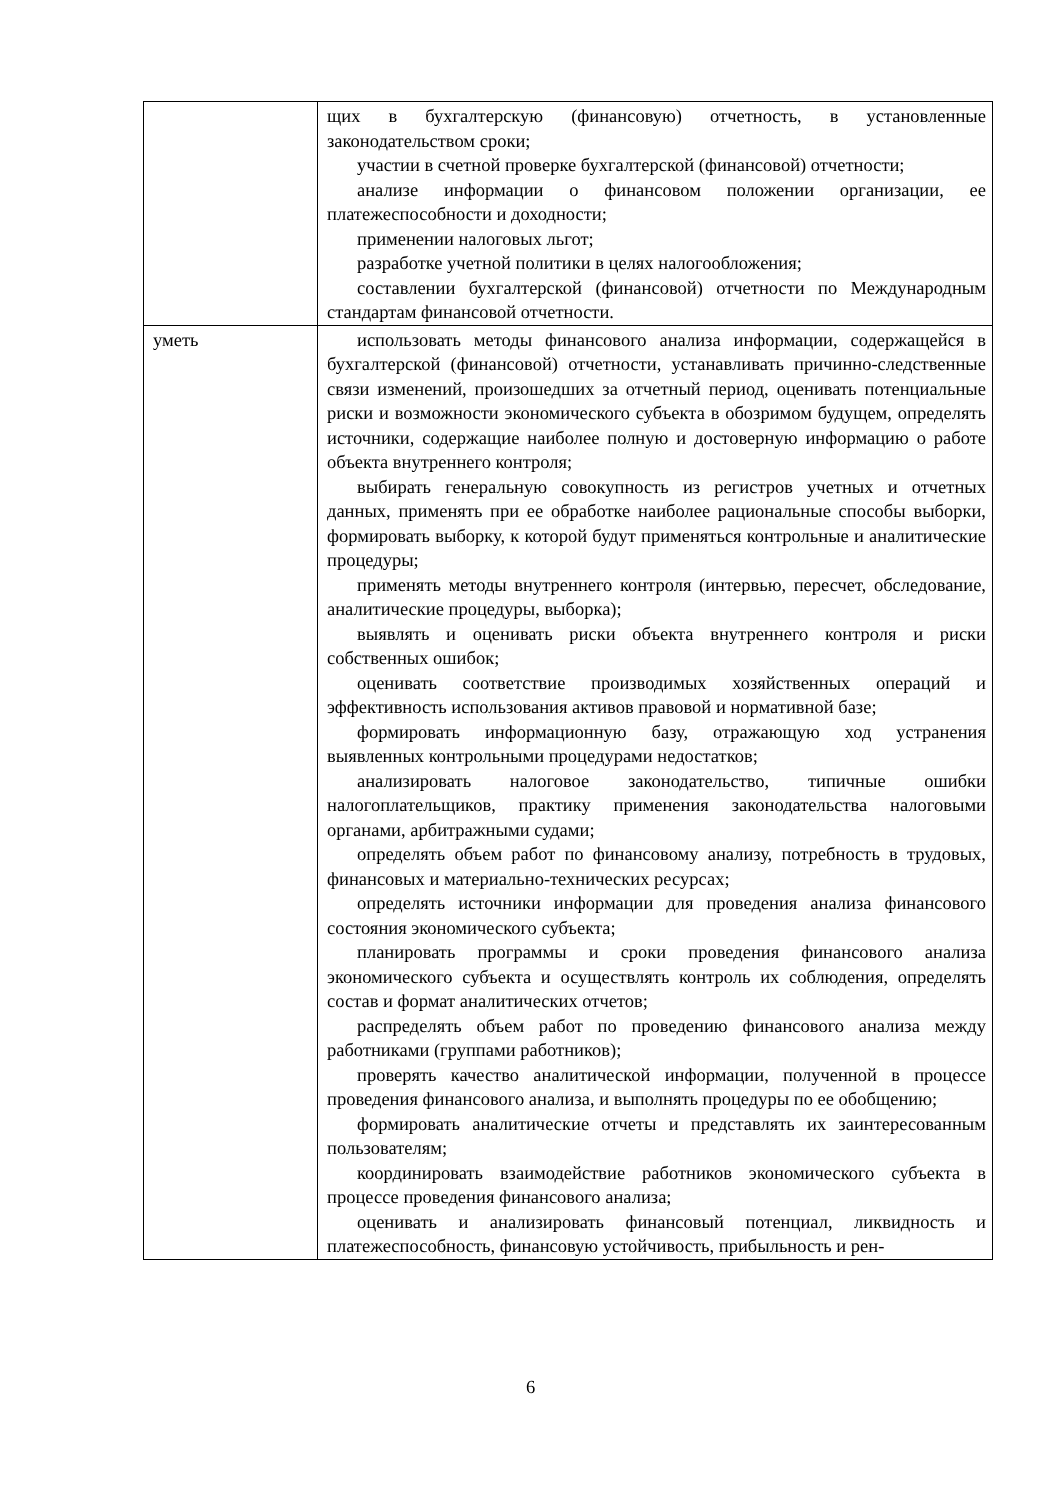| | щих в бухгалтерскую (финансовую) отчетность, в установленные законодательством сроки; участии в счетной проверке бухгалтерской (финансовой) отчетности; анализе информации о финансовом положении организации, ее платежеспособности и доходности; применении налоговых льгот; разработке учетной политики в целях налогообложения; составлении бухгалтерской (финансовой) отчетности по Международным стандартам финансовой отчетности. |
| уметь | использовать методы финансового анализа информации, содержащейся в бухгалтерской (финансовой) отчетности, устанавливать причинно-следственные связи изменений, произошедших за отчетный период, оценивать потенциальные риски и возможности экономического субъекта в обозримом будущем, определять источники, содержащие наиболее полную и достоверную информацию о работе объекта внутреннего контроля; выбирать генеральную совокупность из регистров учетных и отчетных данных, применять при ее обработке наиболее рациональные способы выборки, формировать выборку, к которой будут применяться контрольные и аналитические процедуры; применять методы внутреннего контроля (интервью, пересчет, обследование, аналитические процедуры, выборка); выявлять и оценивать риски объекта внутреннего контроля и риски собственных ошибок; оценивать соответствие производимых хозяйственных операций и эффективность использования активов правовой и нормативной базе; формировать информационную базу, отражающую ход устранения выявленных контрольными процедурами недостатков; анализировать налоговое законодательство, типичные ошибки налогоплательщиков, практику применения законодательства налоговыми органами, арбитражными судами; определять объем работ по финансовому анализу, потребность в трудовых, финансовых и материально-технических ресурсах; определять источники информации для проведения анализа финансового состояния экономического субъекта; планировать программы и сроки проведения финансового анализа экономического субъекта и осуществлять контроль их соблюдения, определять состав и формат аналитических отчетов; распределять объем работ по проведению финансового анализа между работниками (группами работников); проверять качество аналитической информации, полученной в процессе проведения финансового анализа, и выполнять процедуры по ее обобщению; формировать аналитические отчеты и представлять их заинтересованным пользователям; координировать взаимодействие работников экономического субъекта в процессе проведения финансового анализа; оценивать и анализировать финансовый потенциал, ликвидность и платежеспособность, финансовую устойчивость, прибыльность и рен- |
6